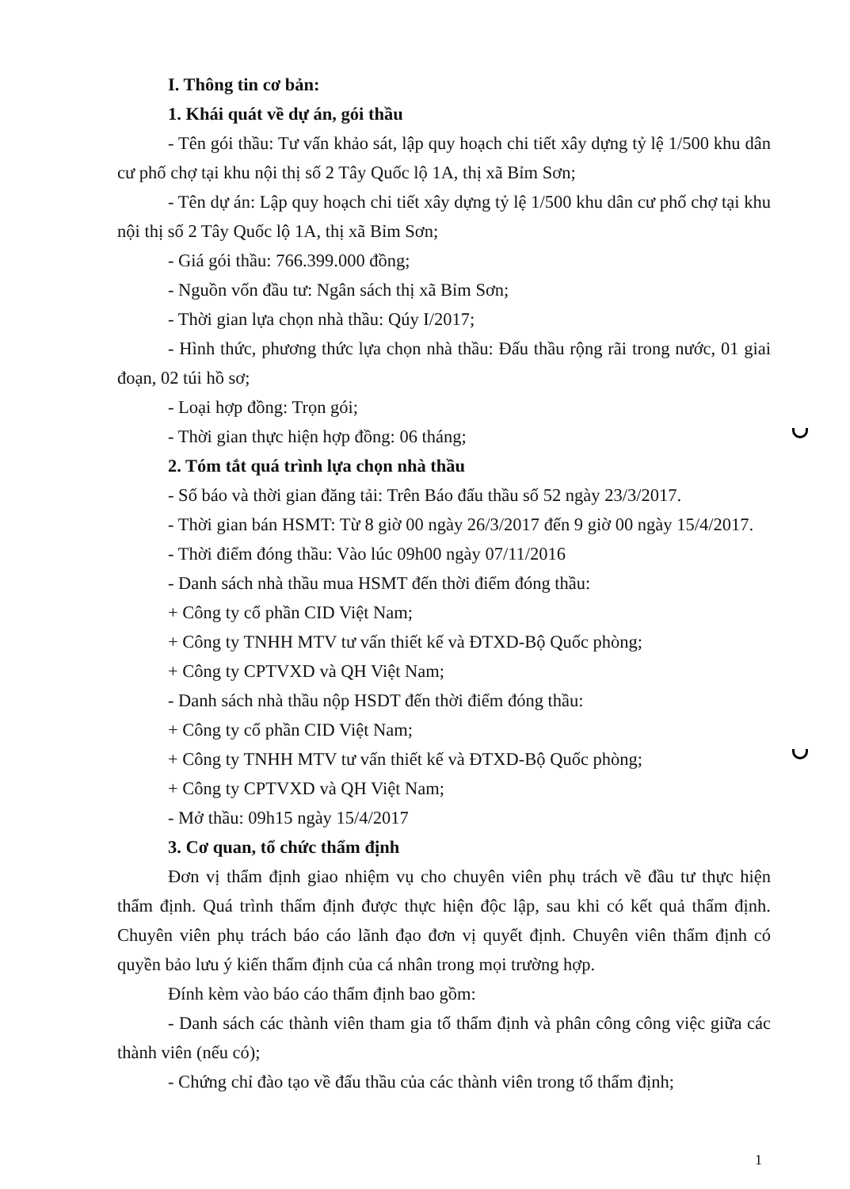I. Thông tin cơ bản:
1. Khái quát về dự án, gói thầu
- Tên gói thầu: Tư vấn khảo sát, lập quy hoạch chi tiết xây dựng tỷ lệ 1/500 khu dân cư phố chợ tại khu nội thị số 2 Tây Quốc lộ 1A, thị xã Bỉm Sơn;
- Tên dự án: Lập quy hoạch chi tiết xây dựng tỷ lệ 1/500 khu dân cư phố chợ tại khu nội thị số 2 Tây Quốc lộ 1A, thị xã Bỉm Sơn;
- Giá gói thầu: 766.399.000 đồng;
- Nguồn vốn đầu tư: Ngân sách thị xã Bỉm Sơn;
- Thời gian lựa chọn nhà thầu: Qúy I/2017;
- Hình thức, phương thức lựa chọn nhà thầu: Đấu thầu rộng rãi trong nước, 01 giai đoạn, 02 túi hồ sơ;
- Loại hợp đồng: Trọn gói;
- Thời gian thực hiện hợp đồng: 06 tháng;
2. Tóm tắt quá trình lựa chọn nhà thầu
- Số báo và thời gian đăng tải: Trên Báo đấu thầu số 52 ngày 23/3/2017.
- Thời gian bán HSMT: Từ 8 giờ 00 ngày 26/3/2017 đến 9 giờ 00 ngày 15/4/2017.
- Thời điểm đóng thầu: Vào lúc 09h00 ngày 07/11/2016
- Danh sách nhà thầu mua HSMT đến thời điểm đóng thầu:
+ Công ty cổ phần CID Việt Nam;
+ Công ty TNHH MTV tư vấn thiết kế và ĐTXD-Bộ Quốc phòng;
+ Công ty CPTVXD và QH Việt Nam;
- Danh sách nhà thầu nộp HSDT đến thời điểm đóng thầu:
+ Công ty cổ phần CID Việt Nam;
+ Công ty TNHH MTV tư vấn thiết kế và ĐTXD-Bộ Quốc phòng;
+ Công ty CPTVXD và QH Việt Nam;
- Mở thầu: 09h15 ngày 15/4/2017
3. Cơ quan, tổ chức thẩm định
Đơn vị thẩm định giao nhiệm vụ cho chuyên viên phụ trách về đầu tư thực hiện thẩm định. Quá trình thẩm định được thực hiện độc lập, sau khi có kết quả thẩm định. Chuyên viên phụ trách báo cáo lãnh đạo đơn vị quyết định. Chuyên viên thẩm định có quyền bảo lưu ý kiến thẩm định của cá nhân trong mọi trường hợp.
Đính kèm vào báo cáo thẩm định bao gồm:
- Danh sách các thành viên tham gia tổ thẩm định và phân công công việc giữa các thành viên (nếu có);
- Chứng chỉ đào tạo về đấu thầu của các thành viên trong tổ thẩm định;
1